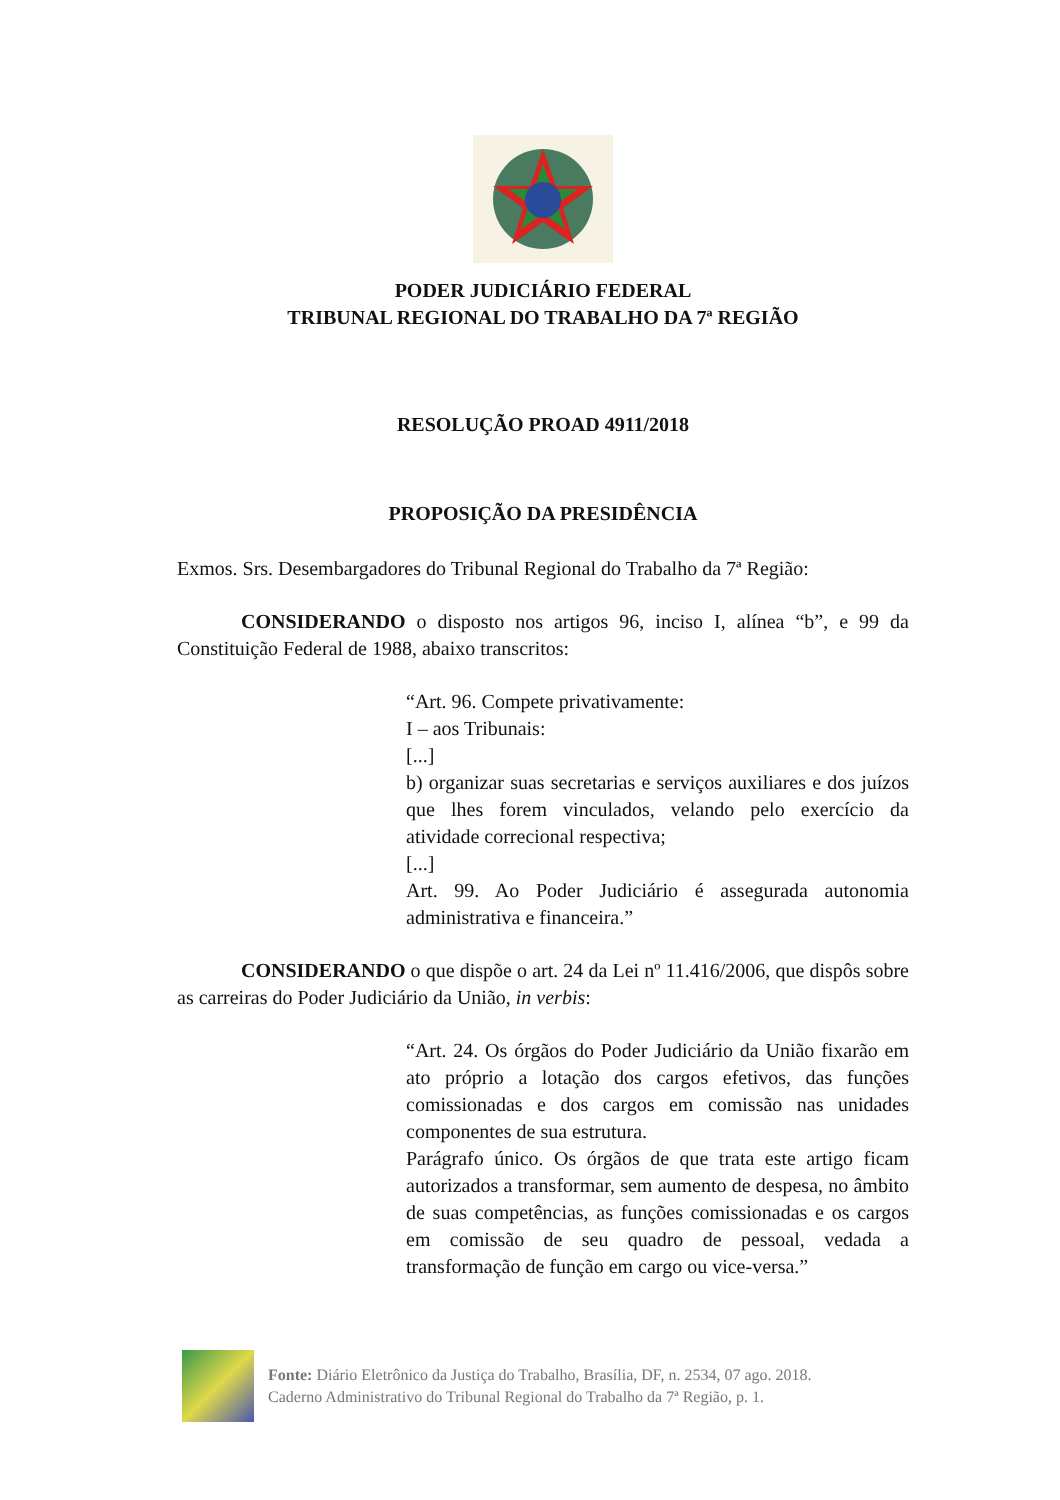PODER JUDICIÁRIO FEDERAL
TRIBUNAL REGIONAL DO TRABALHO DA 7ª REGIÃO
RESOLUÇÃO PROAD 4911/2018
PROPOSIÇÃO DA PRESIDÊNCIA
Exmos. Srs. Desembargadores do Tribunal Regional do Trabalho da 7ª Região:
CONSIDERANDO o disposto nos artigos 96, inciso I, alínea “b”, e 99 da Constituição Federal de 1988, abaixo transcritos:
“Art. 96. Compete privativamente:
I – aos Tribunais:
[...]
b) organizar suas secretarias e serviços auxiliares e dos juízos que lhes forem vinculados, velando pelo exercício da atividade correcional respectiva;
[...]
Art. 99. Ao Poder Judiciário é assegurada autonomia administrativa e financeira.”
CONSIDERANDO o que dispõe o art. 24 da Lei nº 11.416/2006, que dispôs sobre as carreiras do Poder Judiciário da União, in verbis:
“Art. 24. Os órgãos do Poder Judiciário da União fixarão em ato próprio a lotação dos cargos efetivos, das funções comissionadas e dos cargos em comissão nas unidades componentes de sua estrutura.
Parágrafo único. Os órgãos de que trata este artigo ficam autorizados a transformar, sem aumento de despesa, no âmbito de suas competências, as funções comissionadas e os cargos em comissão de seu quadro de pessoal, vedada a transformação de função em cargo ou vice-versa.”
Fonte: Diário Eletrônico da Justiça do Trabalho, Brasília, DF, n. 2534, 07 ago. 2018.
Caderno Administrativo do Tribunal Regional do Trabalho da 7ª Região, p. 1.